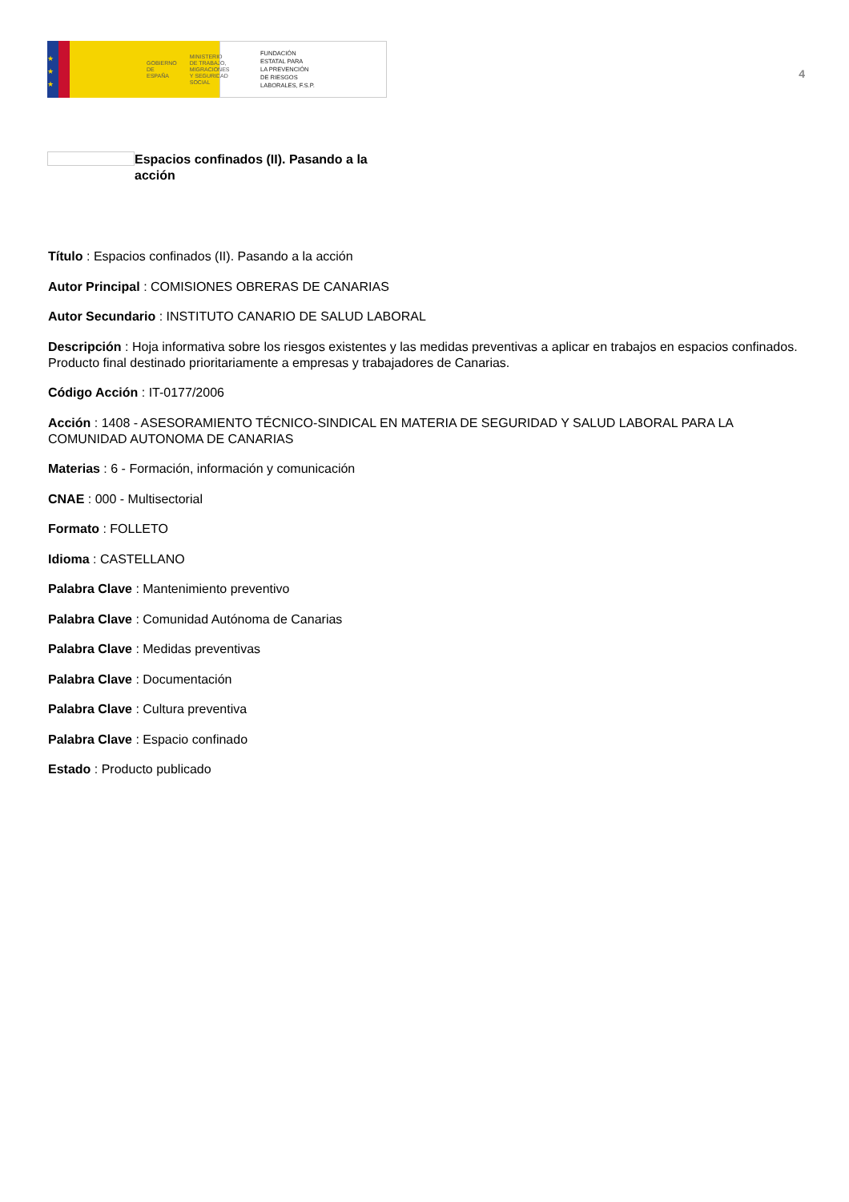★
★
★
GOBIERNO
DE ESPAÑA MINISTERIO
DE TRABAJO, MIGRACIONES
Y SEGURIDAD SOCIAL
FUNDACIÓN
ESTATAL PARA
LA PREVENCIÓN
DE RIESGOS
LABORALES, F.S.P.
4
Espacios confinados (II). Pasando a la acción
Título : Espacios confinados (II). Pasando a la acción
Autor Principal : COMISIONES OBRERAS DE CANARIAS
Autor Secundario : INSTITUTO CANARIO DE SALUD LABORAL
Descripción : Hoja informativa sobre los riesgos existentes y las medidas preventivas a aplicar en trabajos en espacios confinados. Producto final destinado prioritariamente a empresas y trabajadores de Canarias.
Código Acción : IT-0177/2006
Acción : 1408 - ASESORAMIENTO TÉCNICO-SINDICAL EN MATERIA DE SEGURIDAD Y SALUD LABORAL PARA LA COMUNIDAD AUTONOMA DE CANARIAS
Materias : 6 - Formación, información y comunicación
CNAE : 000 - Multisectorial
Formato : FOLLETO
Idioma : CASTELLANO
Palabra Clave : Mantenimiento preventivo
Palabra Clave : Comunidad Autónoma de Canarias
Palabra Clave : Medidas preventivas
Palabra Clave : Documentación
Palabra Clave : Cultura preventiva
Palabra Clave : Espacio confinado
Estado : Producto publicado